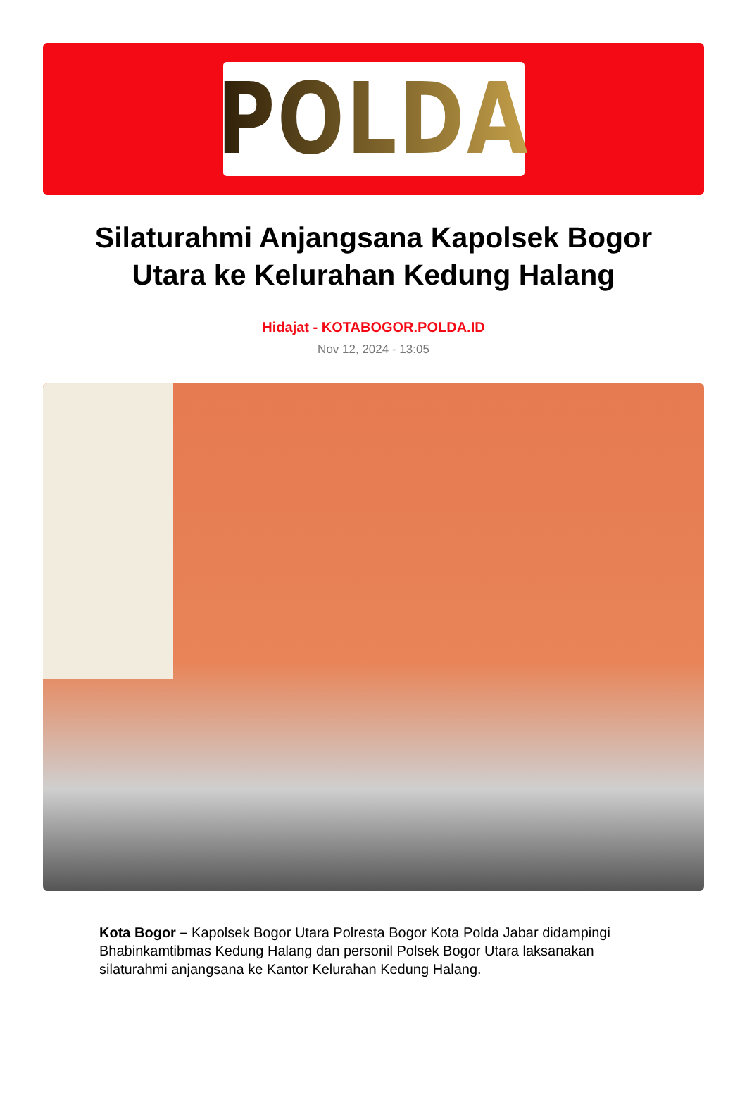POLDA
Silaturahmi Anjangsana Kapolsek Bogor Utara ke Kelurahan Kedung Halang
Hidajat - KOTABOGOR.POLDA.ID
Nov 12, 2024 - 13:05
Kota Bogor – Kapolsek Bogor Utara Polresta Bogor Kota Polda Jabar didampingi Bhabinkamtibmas Kedung Halang dan personil Polsek Bogor Utara laksanakan silaturahmi anjangsana ke Kantor Kelurahan Kedung Halang.